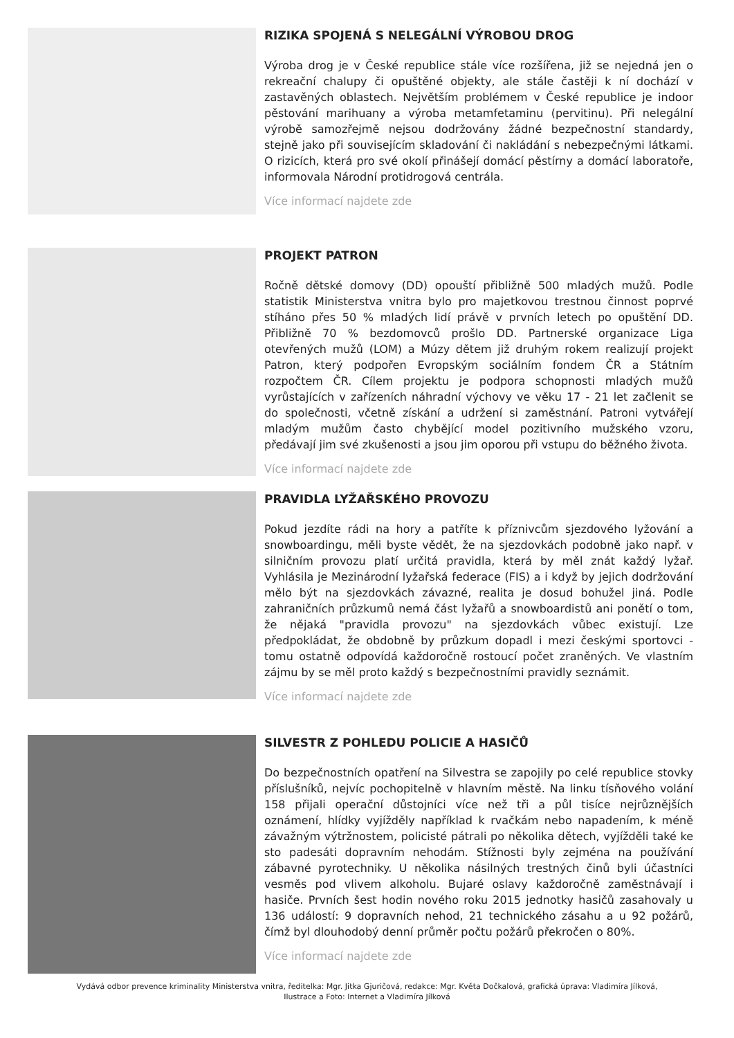RIZIKA SPOJENÁ S NELEGÁLNÍ VÝROBOU DROG
Výroba drog je v České republice stále více rozšířena, již se nejedná jen o rekreační chalupy či opuštěné objekty, ale stále častěji k ní dochází v zastavěných oblastech. Největším problémem v České republice je indoor pěstování marihuany a výroba metamfetaminu (pervitinu). Při nelegální výrobě samozřejmě nejsou dodržovány žádné bezpečnostní standardy, stejně jako při souvisejícím skladování či nakládání s nebezpečnými látkami. O rizicích, která pro své okolí přinášejí domácí pěstírny a domácí laboratoře, informovala Národní protidrogová centrála.
Více informací najdete zde
PROJEKT PATRON
Ročně dětské domovy (DD) opouští přibližně 500 mladých mužů. Podle statistik Ministerstva vnitra bylo pro majetkovou trestnou činnost poprvé stíháno přes 50 % mladých lidí právě v prvních letech po opuštění DD. Přibližně 70 % bezdomovců prošlo DD. Partnerské organizace Liga otevřených mužů (LOM) a Múzy dětem již druhým rokem realizují projekt Patron, který podpořen Evropským sociálním fondem ČR a Státním rozpočtem ČR. Cílem projektu je podpora schopnosti mladých mužů vyrůstajících v zařízeních náhradní výchovy ve věku 17 - 21 let začlenit se do společnosti, včetně získání a udržení si zaměstnání. Patroni vytvářejí mladým mužům často chybějící model pozitivního mužského vzoru, předávají jim své zkušenosti a jsou jim oporou při vstupu do běžného života.
Více informací najdete zde
PRAVIDLA LYŽAŘSKÉHO PROVOZU
Pokud jezdíte rádi na hory a patříte k příznivcům sjezdového lyžování a snowboardingu, měli byste vědět, že na sjezdovkách podobně jako např. v silničním provozu platí určitá pravidla, která by měl znát každý lyžař. Vyhlásila je Mezinárodní lyžařská federace (FIS) a i když by jejich dodržování mělo být na sjezdovkách závazné, realita je dosud bohužel jiná. Podle zahraničních průzkumů nemá část lyžařů a snowboardistů ani ponětí o tom, že nějaká "pravidla provozu" na sjezdovkách vůbec existují. Lze předpokládat, že obdobně by průzkum dopadl i mezi českými sportovci - tomu ostatně odpovídá každoročně rostoucí počet zraněných. Ve vlastním zájmu by se měl proto každý s bezpečnostními pravidly seznámit.
Více informací najdete zde
SILVESTR Z POHLEDU POLICIE A HASIČŮ
Do bezpečnostních opatření na Silvestra se zapojily po celé republice stovky příslušníků, nejvíc pochopitelně v hlavním městě. Na linku tísňového volání 158 přijali operační důstojníci více než tři a půl tisíce nejrůznějších oznámení, hlídky vyjížděly například k rvačkám nebo napadením, k méně závažným výtržnostem, policisté pátrali po několika dětech, vyjížděli také ke sto padesáti dopravním nehodám. Stížnosti byly zejména na používání zábavné pyrotechniky. U několika násilných trestných činů byli účastníci vesměs pod vlivem alkoholu. Bujaré oslavy každoročně zaměstnávají i hasiče. Prvních šest hodin nového roku 2015 jednotky hasičů zasahovaly u 136 událostí: 9 dopravních nehod, 21 technického zásahu a u 92 požárů, čímž byl dlouhodobý denní průměr počtu požárů překročen o 80%.
Více informací najdete zde
Vydává odbor prevence kriminality Ministerstva vnitra, ředitelka: Mgr. Jitka Gjuričová, redakce: Mgr. Květa Dočkalová, grafická úprava: Vladimíra Jílková,
Ilustrace a Foto: Internet a Vladimíra Jílková